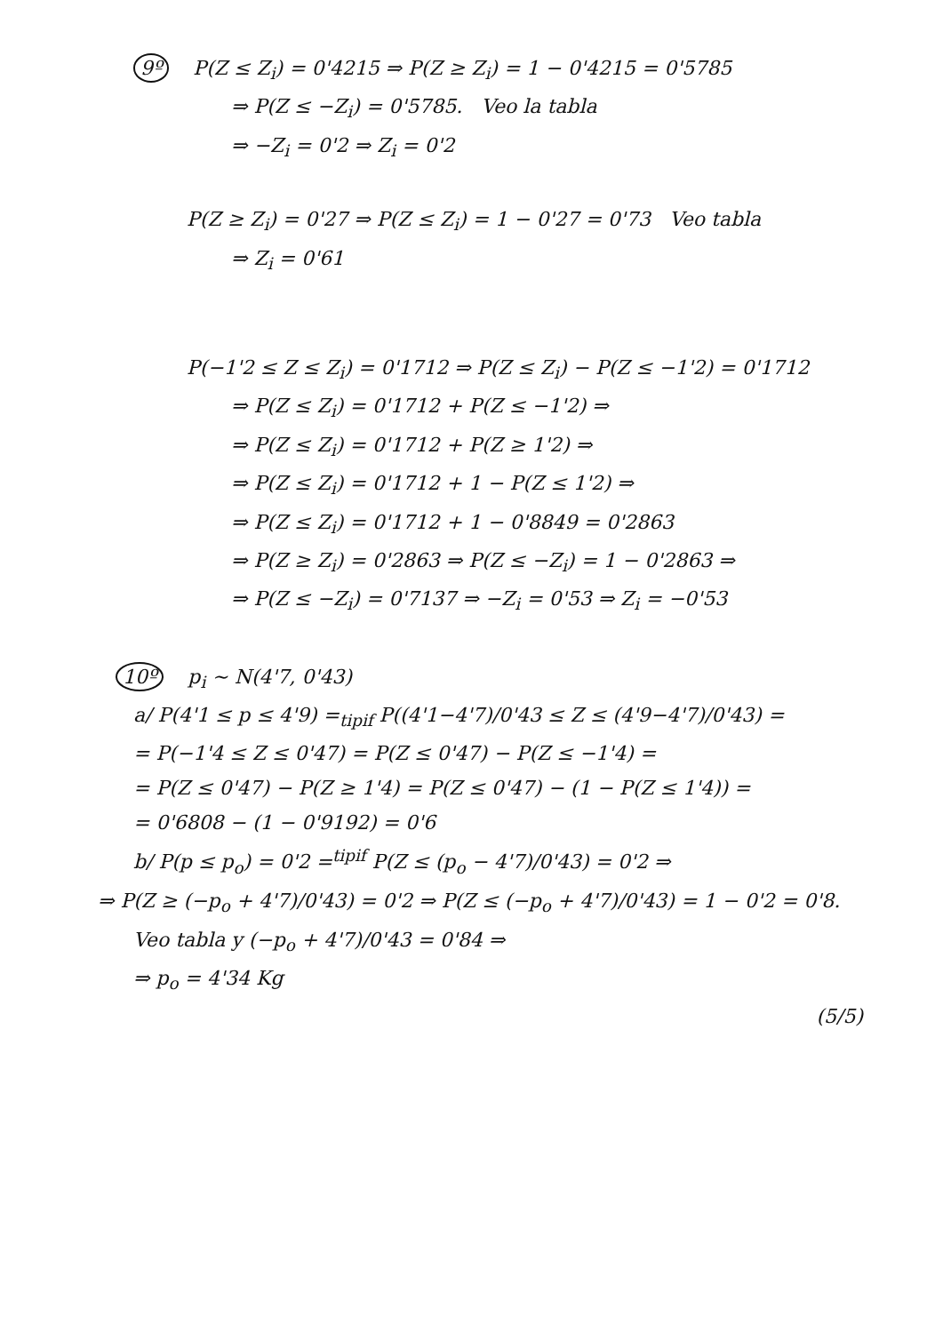9º P(Z ≤ Z<sub>i</sub>) = 0'4215 ⇒ P(Z ≥ Z<sub>i</sub>) = 1 − 0'4215 = 0'5785
⇒ P(Z ≤ −Z<sub>i</sub>) = 0'5785. Veo la tabla
⇒ −Z<sub>i</sub> = 0'2 ⇒ Z<sub>i</sub> = 0'2
P(Z ≥ Z<sub>i</sub>) = 0'27 ⇒ P(Z ≤ Z<sub>i</sub>) = 1 − 0'27 = 0'73 Veo tabla
⇒ Z<sub>i</sub> = 0'61
P(−1'2 ≤ Z ≤ Z<sub>i</sub>) = 0'1712 ⇒ P(Z ≤ Z<sub>i</sub>) − P(Z ≤ −1'2) = 0'1712
⇒ P(Z ≤ Z<sub>i</sub>) = 0'1712 + P(Z ≤ −1'2) ⇒
⇒ P(Z ≤ Z<sub>i</sub>) = 0'1712 + P(Z ≥ 1'2) ⇒
⇒ P(Z ≤ Z<sub>i</sub>) = 0'1712 + 1 − P(Z ≤ 1'2) ⇒
⇒ P(Z ≤ Z<sub>i</sub>) = 0'1712 + 1 − 0'8849 = 0'2863
⇒ P(Z ≥ Z<sub>i</sub>) = 0'2863 ⇒ P(Z ≤ −Z<sub>i</sub>) = 1 − 0'2863 ⇒
⇒ P(Z ≤ −Z<sub>i</sub>) = 0'7137 ⇒ −Z<sub>i</sub> = 0'53 ⇒ Z<sub>i</sub> = −0'53
10º p<sub>i</sub> ∼ N(4'7, 0'43)
a/ P(4'1 ≤ p ≤ 4'9) =<sub>tipif</sub> P((4'1−4'7)/0'43 ≤ Z ≤ (4'9−4'7)/0'43) =
= P(−1'4 ≤ Z ≤ 0'47) = P(Z ≤ 0'47) − P(Z ≤ −1'4) =
= P(Z ≤ 0'47) − P(Z ≥ 1'4) = P(Z ≤ 0'47) − (1 − P(Z ≤ 1'4)) =
= 0'6808 − (1 − 0'9192) = 0'6
b/ P(p ≤ p<sub>o</sub>) = 0'2 =<sup>tipif</sup> P(Z ≤ (p<sub>o</sub> − 4'7)/0'43) = 0'2 ⇒
⇒ P(Z ≥ (−p<sub>o</sub> + 4'7)/0'43) = 0'2 ⇒ P(Z ≤ (−p<sub>o</sub> + 4'7)/0'43) = 1 − 0'2 = 0'8.
Veo tabla y (−p<sub>o</sub> + 4'7)/0'43 = 0'84 ⇒
⇒ p<sub>o</sub> = 4'34 Kg
(5/5)